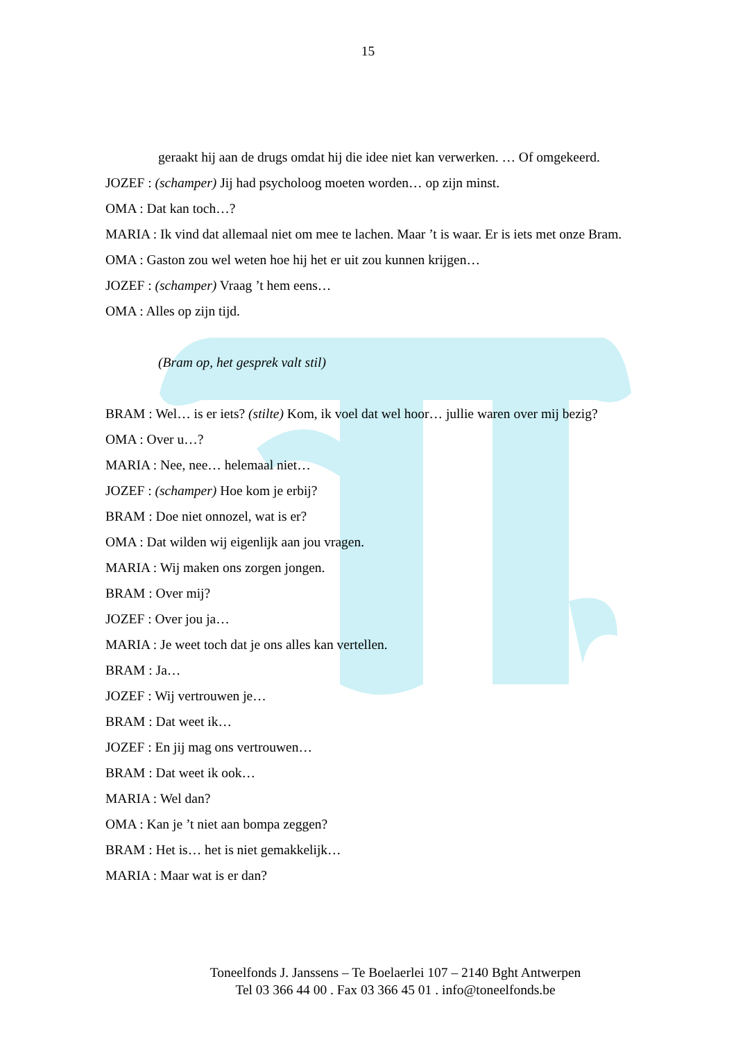15
geraakt hij aan de drugs omdat hij die idee niet kan verwerken. … Of omgekeerd.
JOZEF : (schamper) Jij had psycholoog moeten worden… op zijn minst.
OMA : Dat kan toch…?
MARIA : Ik vind dat allemaal niet om mee te lachen. Maar ’t is waar. Er is iets met onze Bram.
OMA : Gaston zou wel weten hoe hij het er uit zou kunnen krijgen…
JOZEF : (schamper) Vraag ’t hem eens…
OMA : Alles op zijn tijd.
(Bram op, het gesprek valt stil)
BRAM : Wel… is er iets? (stilte) Kom, ik voel dat wel hoor… jullie waren over mij bezig?
OMA : Over u…?
MARIA : Nee, nee… helemaal niet…
JOZEF : (schamper) Hoe kom je erbij?
BRAM : Doe niet onnozel, wat is er?
OMA : Dat wilden wij eigenlijk aan jou vragen.
MARIA : Wij maken ons zorgen jongen.
BRAM : Over mij?
JOZEF : Over jou ja…
MARIA : Je weet toch dat je ons alles kan vertellen.
BRAM : Ja…
JOZEF : Wij vertrouwen je…
BRAM : Dat weet ik…
JOZEF : En jij mag ons vertrouwen…
BRAM : Dat weet ik ook…
MARIA : Wel dan?
OMA : Kan je ’t niet aan bompa zeggen?
BRAM : Het is… het is niet gemakkelijk…
MARIA : Maar wat is er dan?
Toneelfonds J. Janssens – Te Boelaerlei 107 – 2140 Bght Antwerpen
Tel 03 366 44 00 . Fax 03 366 45 01 . info@toneelfonds.be